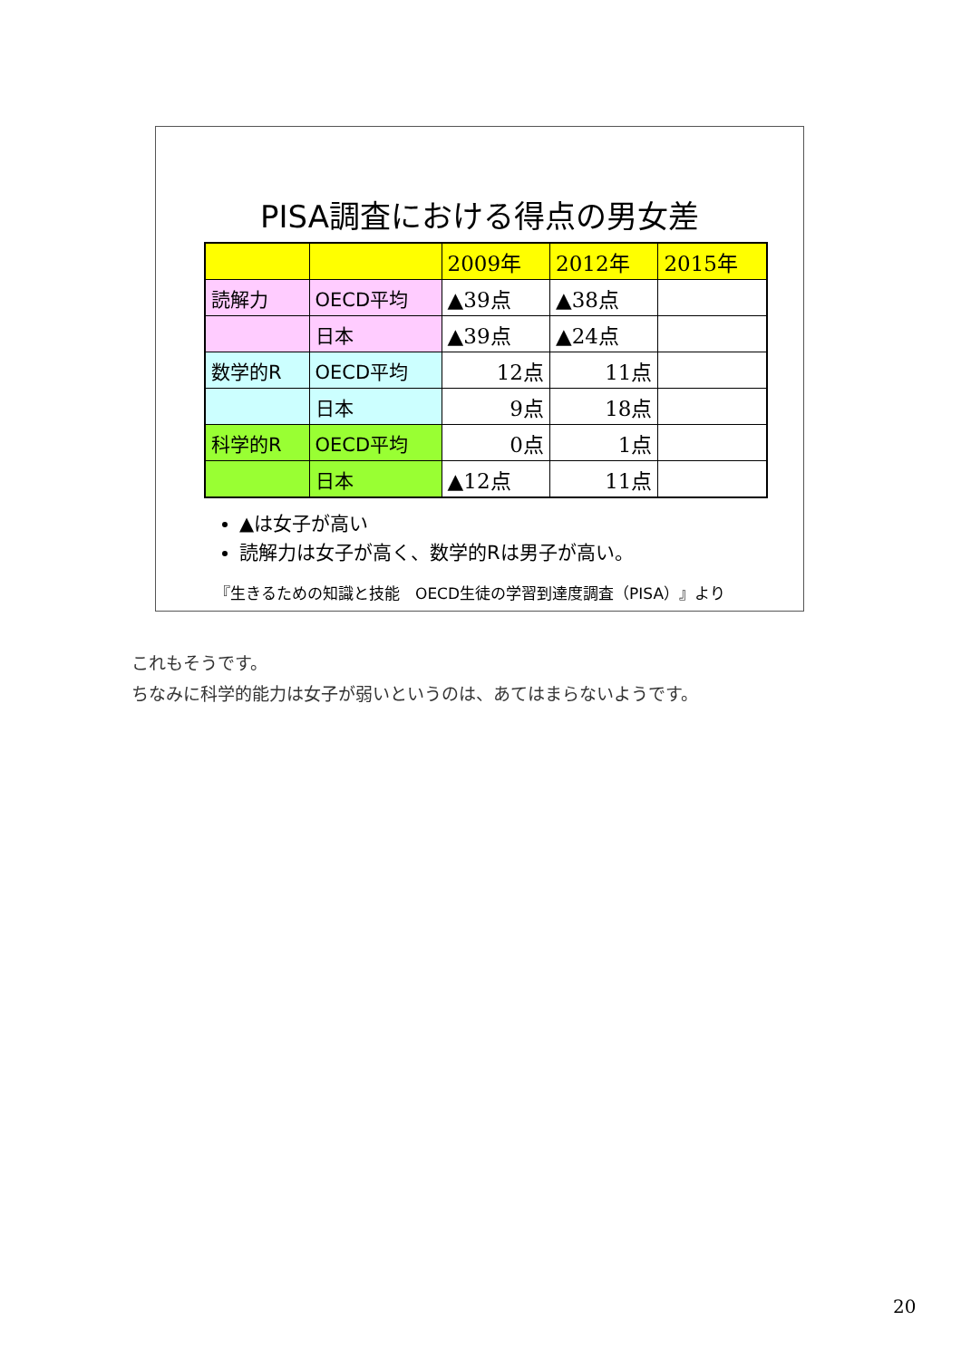PISA調査における得点の男女差
| | | 2009年 | 2012年 | 2015年 |
| 読解力 | OECD平均 | ▲39点 | ▲38点 | |
| | 日本 | ▲39点 | ▲24点 | |
| 数学的R | OECD平均 | 12点 | 11点 | |
| | 日本 | 9点 | 18点 | |
| 科学的R | OECD平均 | 0点 | 1点 | |
| | 日本 | ▲12点 | 11点 | |
▲は女子が高い
読解力は女子が高く、数学的Rは男子が高い。
『生きるための知識と技能　OECD生徒の学習到達度調査（PISA）』より
これもそうです。
ちなみに科学的能力は女子が弱いというのは、あてはまらないようです。
20